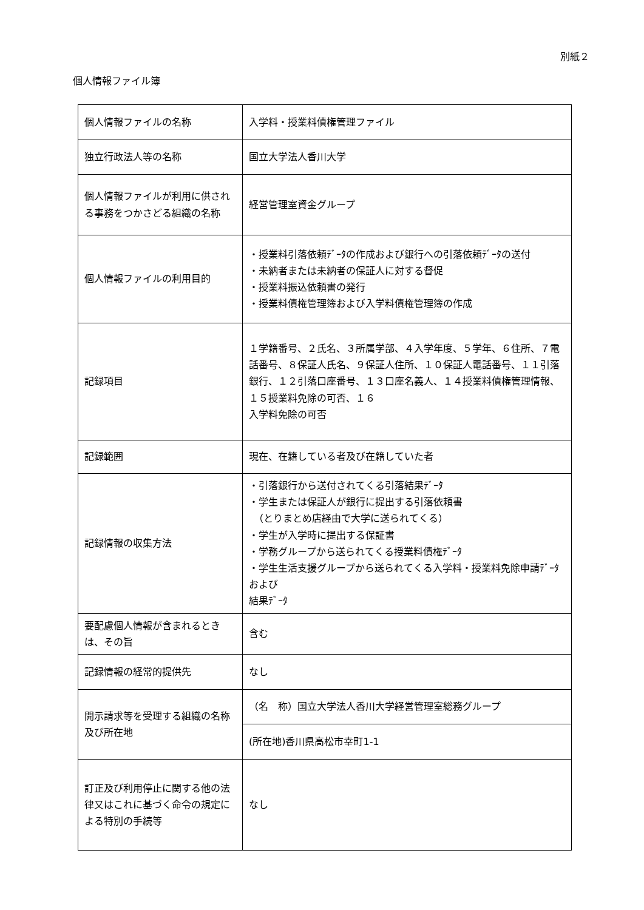別紙２
個人情報ファイル簿
| 個人情報ファイルの名称 | 入学料・授業料債権管理ファイル |
| 独立行政法人等の名称 | 国立大学法人香川大学 |
| 個人情報ファイルが利用に供される事務をつかさどる組織の名称 | 経営管理室資金グループ |
| 個人情報ファイルの利用目的 | ・授業料引落依頼ﾃﾞｰﾀの作成および銀行への引落依頼ﾃﾞｰﾀの送付 ・未納者または未納者の保証人に対する督促 ・授業料振込依頼書の発行 ・授業料債権管理簿および入学料債権管理簿の作成 |
| 記録項目 | １学籍番号、２氏名、３所属学部、４入学年度、５学年、６住所、７電話番号、８保証人氏名、９保証人住所、１０保証人電話番号、１１引落銀行、１２引落口座番号、１３口座名義人、１４授業料債権管理情報、１５授業料免除の可否、１６ 入学料免除の可否 |
| 記録範囲 | 現在、在籍している者及び在籍していた者 |
| 記録情報の収集方法 | ・引落銀行から送付されてくる引落結果ﾃﾞｰﾀ ・学生または保証人が銀行に提出する引落依頼書 （とりまとめ店経由で大学に送られてくる） ・学生が入学時に提出する保証書 ・学務グループから送られてくる授業料債権ﾃﾞｰﾀ ・学生生活支援グループから送られてくる入学料・授業料免除申請ﾃﾞｰﾀおよび 結果ﾃﾞｰﾀ |
| 要配慮個人情報が含まれるときは、その旨 | 含む |
| 記録情報の経常的提供先 | なし |
| 開示請求等を受理する組織の名称及び所在地 | （名 称）国立大学法人香川大学経営管理室総務グループ |
| | (所在地)香川県高松市幸町1-1 |
| 訂正及び利用停止に関する他の法律又はこれに基づく命令の規定による特別の手続等 | なし |